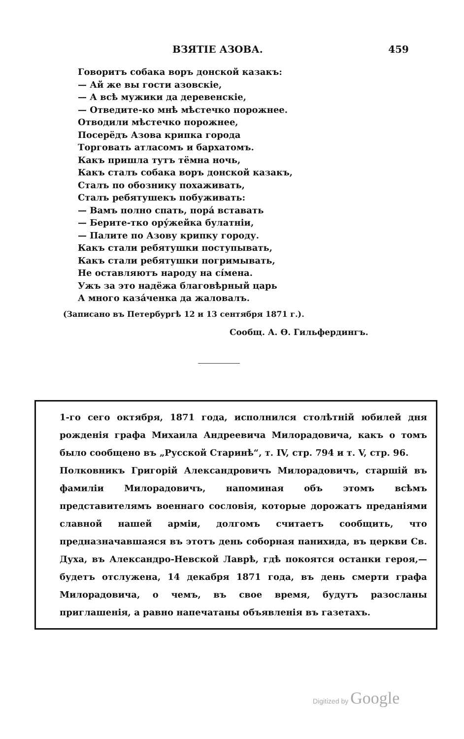ВЗЯТІЕ АЗОВА. 459
Говоритъ собака воръ донской казакъ:
— Ай же вы гости азовскіе,
— А всѣ мужики да деревенскіе,
— Отведите-ко мнѣ мѣстечко порожнее.
Отводили мѣстечко порожнее,
Посерёдъ Азова крипка города
Торговать атласомъ и бархатомъ.
Какъ пришла тутъ тёмна ночь,
Какъ сталъ собака воръ донской казакъ,
Сталъ по обознику похаживать,
Сталъ ребятушекъ побуживать:
— Вамъ полно спать, порá вставать
— Берите-тко орýжейка булатніи,
— Палите по Азову крипку городу.
Какъ стали ребятушки поступывать,
Какъ стали ребятушки погримывать,
Не оставляютъ народу на сíмена.
Ужъ за это надёжа благовѣрный царь
А много казáченка да жаловалъ.
(Записано въ Петербургѣ 12 и 13 сентября 1871 г.).
Сообщ. А. Ѳ. Гильфердингъ.
1-го сего октября, 1871 года, исполнился столѣтній юбилей дня рожденія графа Михаила Андреевича Милорадовича, какъ о томъ было сообщено въ „Русской Старинѣ“, т. IV, стр. 794 и т. V, стр. 96.
Полковникъ Григорій Александровичъ Милорадовичъ, старшій въ фамиліи Милорадовичъ, напоминая объ этомъ всѣмъ представителямъ военнаго сословія, которые дорожатъ преданіями славной нашей арміи, долгомъ считаетъ сообщить, что предназначавшаяся въ этотъ день соборная панихида, въ церкви Св. Духа, въ Александро-Невской Лаврѣ, гдѣ покоятся останки героя,—будетъ отслужена, 14 декабря 1871 года, въ день смерти графа Милорадовича, о чемъ, въ свое время, будутъ разосланы приглашенія, а равно напечатаны объявленія въ газетахъ.
Digitized by Google